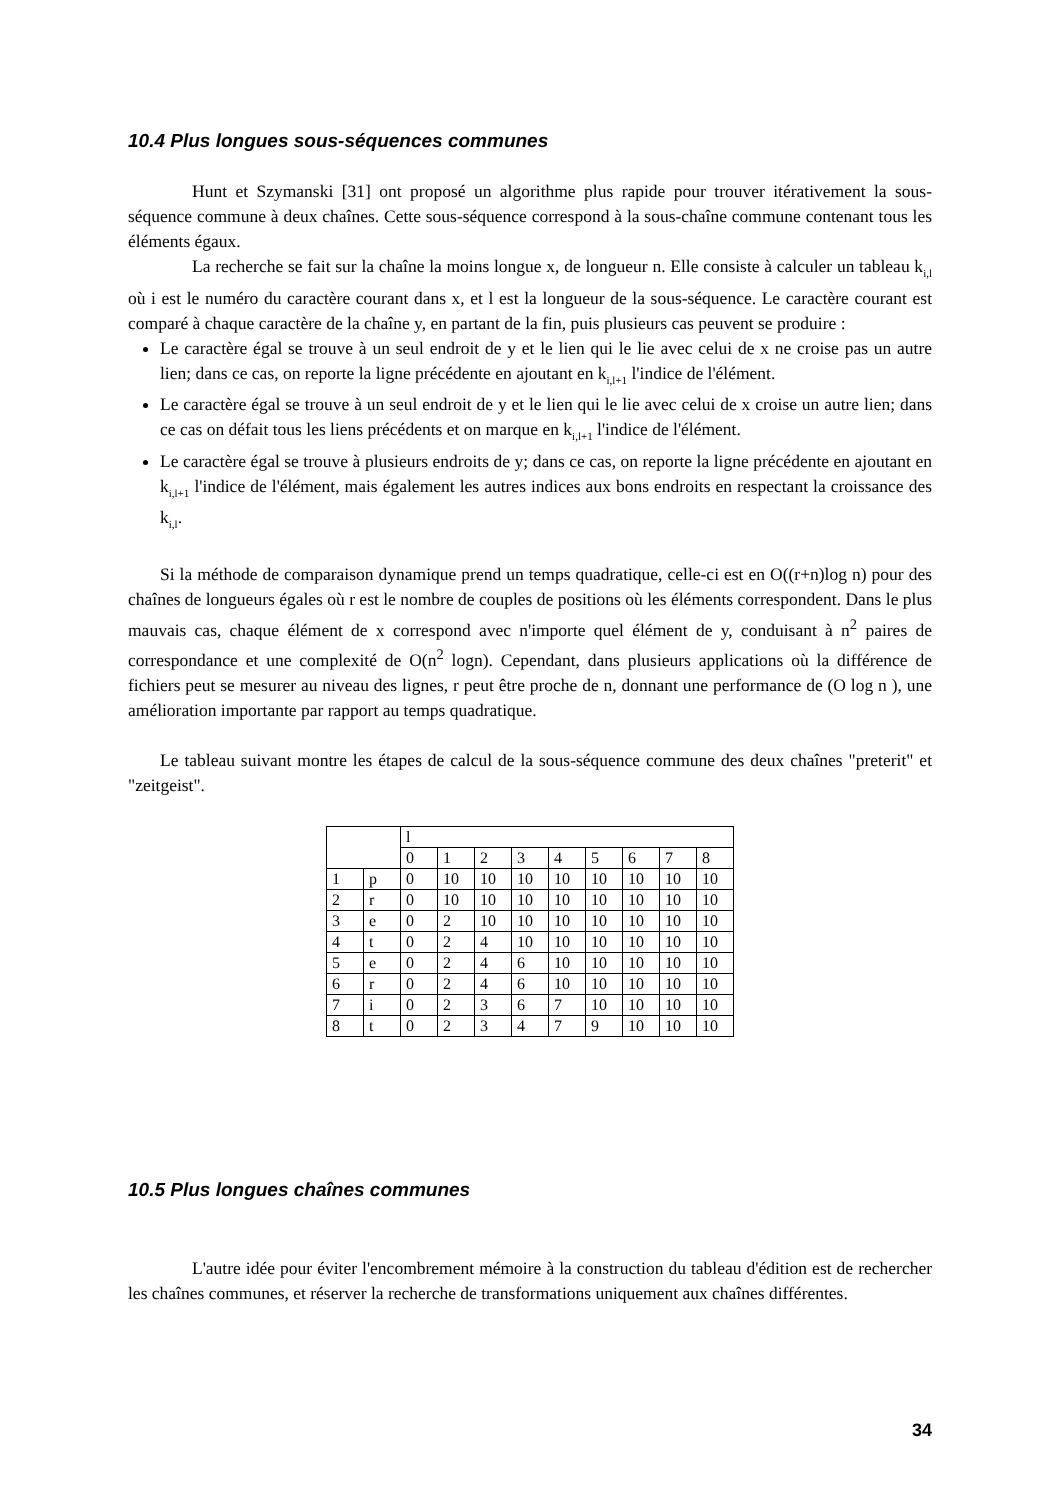10.4 Plus longues sous-séquences communes
Hunt et Szymanski [31] ont proposé un algorithme plus rapide pour trouver itérativement la sous-séquence commune à deux chaînes. Cette sous-séquence correspond à la sous-chaîne commune contenant tous les éléments égaux.
La recherche se fait sur la chaîne la moins longue x, de longueur n. Elle consiste à calculer un tableau k<sub>i,l</sub> où i est le numéro du caractère courant dans x, et l est la longueur de la sous-séquence. Le caractère courant est comparé à chaque caractère de la chaîne y, en partant de la fin, puis plusieurs cas peuvent se produire :
Le caractère égal se trouve à un seul endroit de y et le lien qui le lie avec celui de x ne croise pas un autre lien; dans ce cas, on reporte la ligne précédente en ajoutant en k<sub>i,l+1</sub> l'indice de l'élément.
Le caractère égal se trouve à un seul endroit de y et le lien qui le lie avec celui de x croise un autre lien; dans ce cas on défait tous les liens précédents et on marque en k<sub>i,l+1</sub> l'indice de l'élément.
Le caractère égal se trouve à plusieurs endroits de y; dans ce cas, on reporte la ligne précédente en ajoutant en k<sub>i,l+1</sub> l'indice de l'élément, mais également les autres indices aux bons endroits en respectant la croissance des k<sub>i,l</sub>.
Si la méthode de comparaison dynamique prend un temps quadratique, celle-ci est en O((r+n)log n) pour des chaînes de longueurs égales où r est le nombre de couples de positions où les éléments correspondent. Dans le plus mauvais cas, chaque élément de x correspond avec n'importe quel élément de y, conduisant à n<sup>2</sup> paires de correspondance et une complexité de O(n<sup>2</sup> logn). Cependant, dans plusieurs applications où la différence de fichiers peut se mesurer au niveau des lignes, r peut être proche de n, donnant une performance de (O log n ), une amélioration importante par rapport au temps quadratique.
Le tableau suivant montre les étapes de calcul de la sous-séquence commune des deux chaînes "preterit" et "zeitgeist".
| | | l | | | | | | | | |
| | | 0 | 1 | 2 | 3 | 4 | 5 | 6 | 7 | 8 |
| 1 | p | 0 | 10 | 10 | 10 | 10 | 10 | 10 | 10 | 10 |
| 2 | r | 0 | 10 | 10 | 10 | 10 | 10 | 10 | 10 | 10 |
| 3 | e | 0 | 2 | 10 | 10 | 10 | 10 | 10 | 10 | 10 |
| 4 | t | 0 | 2 | 4 | 10 | 10 | 10 | 10 | 10 | 10 |
| 5 | e | 0 | 2 | 4 | 6 | 10 | 10 | 10 | 10 | 10 |
| 6 | r | 0 | 2 | 4 | 6 | 10 | 10 | 10 | 10 | 10 |
| 7 | i | 0 | 2 | 3 | 6 | 7 | 10 | 10 | 10 | 10 |
| 8 | t | 0 | 2 | 3 | 4 | 7 | 9 | 10 | 10 | 10 |
10.5 Plus longues chaînes communes
L'autre idée pour éviter l'encombrement mémoire à la construction du tableau d'édition est de rechercher les chaînes communes, et réserver la recherche de transformations uniquement aux chaînes différentes.
34